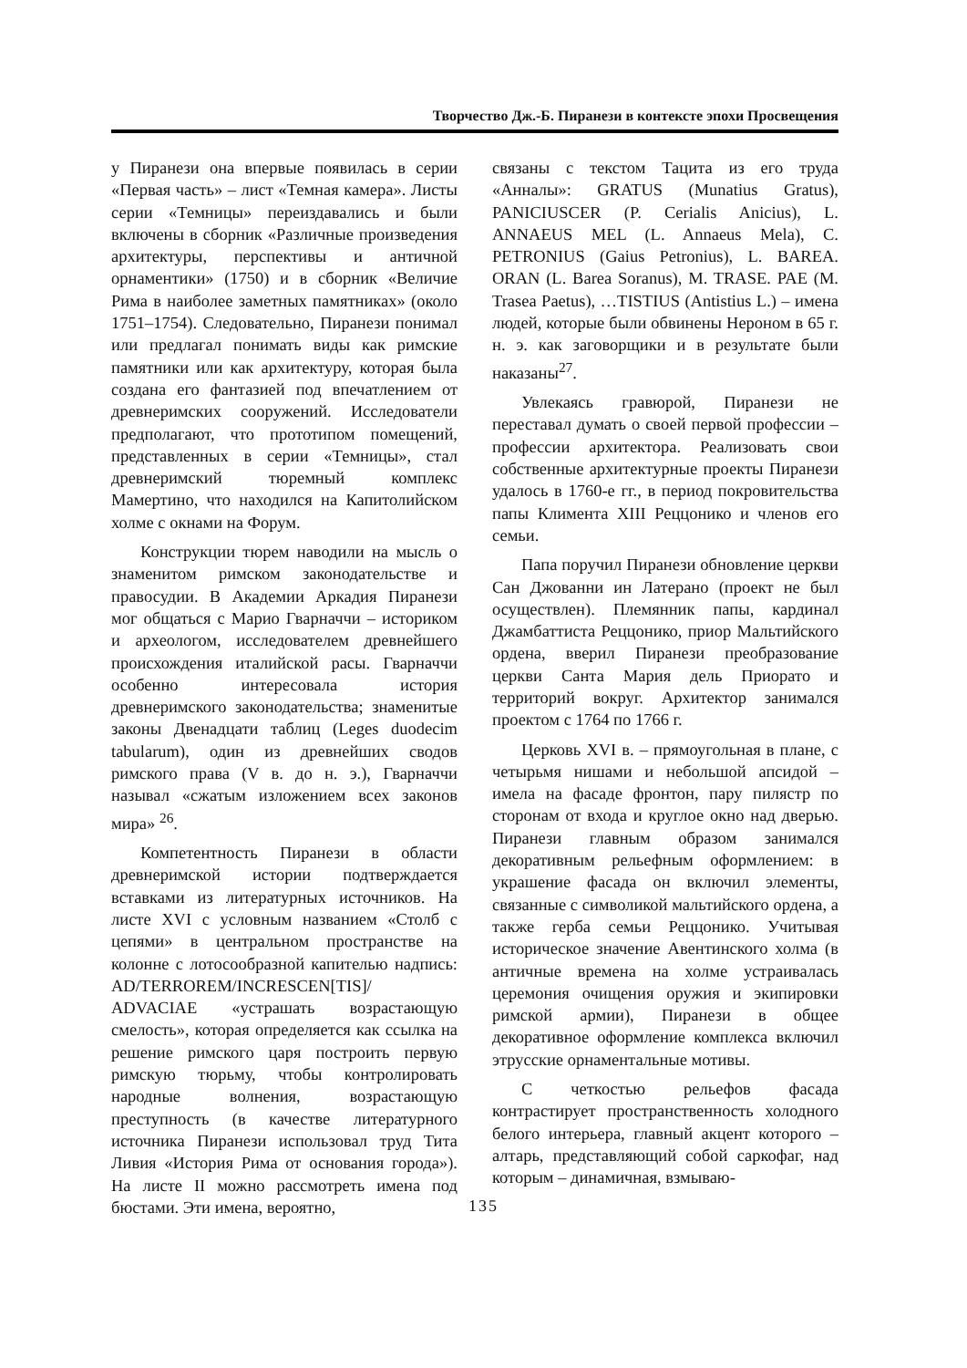Творчество Дж.-Б. Пиранези в контексте эпохи Просвещения
у Пиранези она впервые появилась в серии «Первая часть» – лист «Темная камера». Листы серии «Темницы» переиздавались и были включены в сборник «Различные произведения архитектуры, перспективы и античной орнаментики» (1750) и в сборник «Величие Рима в наиболее заметных памятниках» (около 1751–1754). Следовательно, Пиранези понимал или предлагал понимать виды как римские памятники или как архитектуру, которая была создана его фантазией под впечатлением от древнеримских сооружений. Исследователи предполагают, что прототипом помещений, представленных в серии «Темницы», стал древнеримский тюремный комплекс Мамертино, что находился на Капитолийском холме с окнами на Форум.
Конструкции тюрем наводили на мысль о знаменитом римском законодательстве и правосудии. В Академии Аркадия Пиранези мог общаться с Марио Гварначчи – историком и археологом, исследователем древнейшего происхождения италийской расы. Гварначчи особенно интересовала история древнеримского законодательства; знаменитые законы Двенадцати таблиц (Leges duodecim tabularum), один из древнейших сводов римского права (V в. до н. э.), Гварначчи называл «сжатым изложением всех законов мира» <sup>26</sup>.
Компетентность Пиранези в области древнеримской истории подтверждается вставками из литературных источников. На листе XVI с условным названием «Столб с цепями» в центральном пространстве на колонне с лотосообразной капителью надпись: AD/TERROREM/INCRESCEN[TIS]/ ADVACIAE «устрашать возрастающую смелость», которая определяется как ссылка на решение римского царя построить первую римскую тюрьму, чтобы контролировать народные волнения, возрастающую преступность (в качестве литературного источника Пиранези использовал труд Тита Ливия «История Рима от основания города»). На листе II можно рассмотреть имена под бюстами. Эти имена, вероятно,
связаны с текстом Тацита из его труда «Анналы»: GRATUS (Munatius Gratus), PANICIUSCER (P. Cerialis Anicius), L. ANNAEUS MEL (L. Annaeus Mela), C. PETRONIUS (Gaius Petronius), L. BAREA. ORAN (L. Barea Soranus), M. TRASE. PAE (M. Trasea Paetus), …TISTIUS (Antistius L.) – имена людей, которые были обвинены Нероном в 65 г. н. э. как заговорщики и в результате были наказаны<sup>27</sup>.
Увлекаясь гравюрой, Пиранези не переставал думать о своей первой профессии – профессии архитектора. Реализовать свои собственные архитектурные проекты Пиранези удалось в 1760-е гг., в период покровительства папы Климента XIII Реццонико и членов его семьи.
Папа поручил Пиранези обновление церкви Сан Джованни ин Латерано (проект не был осуществлен). Племянник папы, кардинал Джамбаттиста Реццонико, приор Мальтийского ордена, вверил Пиранези преобразование церкви Санта Мария дель Приорато и территорий вокруг. Архитектор занимался проектом с 1764 по 1766 г.
Церковь XVI в. – прямоугольная в плане, с четырьмя нишами и небольшой апсидой – имела на фасаде фронтон, пару пилястр по сторонам от входа и круглое окно над дверью. Пиранези главным образом занимался декоративным рельефным оформлением: в украшение фасада он включил элементы, связанные с символикой мальтийского ордена, а также герба семьи Реццонико. Учитывая историческое значение Авентинского холма (в античные времена на холме устраивалась церемония очищения оружия и экипировки римской армии), Пиранези в общее декоративное оформление комплекса включил этрусские орнаментальные мотивы.
С четкостью рельефов фасада контрастирует пространственность холодного белого интерьера, главный акцент которого – алтарь, представляющий собой саркофаг, над которым – динамичная, взмываю-
135